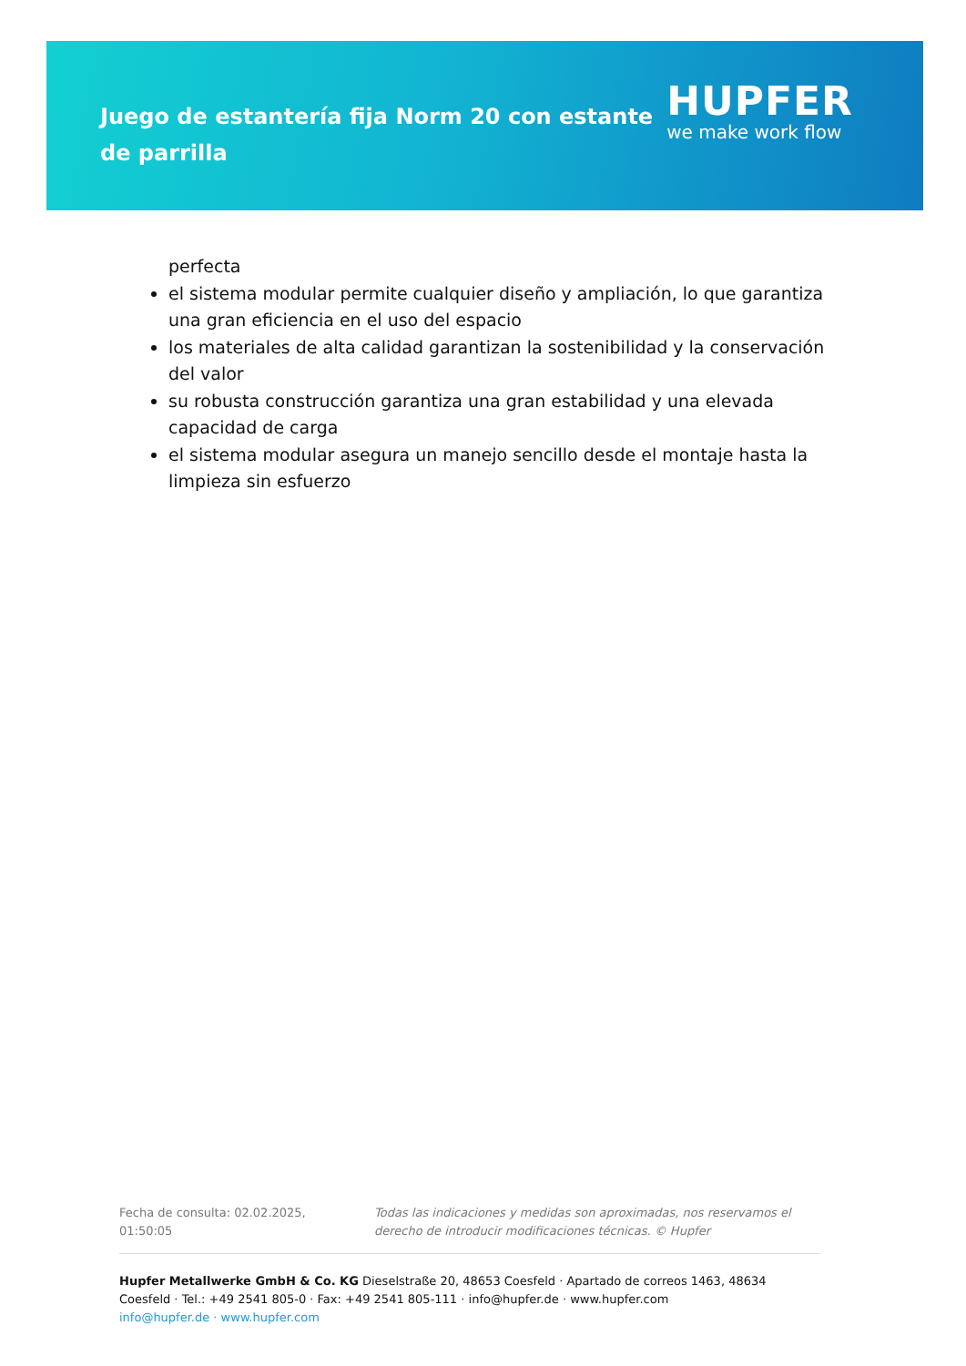Juego de estantería fija Norm 20 con estante de parrilla
HUPFER
we make work flow
perfecta
el sistema modular permite cualquier diseño y ampliación, lo que garantiza una gran eficiencia en el uso del espacio
los materiales de alta calidad garantizan la sostenibilidad y la conservación del valor
su robusta construcción garantiza una gran estabilidad y una elevada capacidad de carga
el sistema modular asegura un manejo sencillo desde el montaje hasta la limpieza sin esfuerzo
Fecha de consulta: 02.02.2025,
01:50:05
Todas las indicaciones y medidas son aproximadas, nos reservamos el derecho de introducir modificaciones técnicas. © Hupfer
Hupfer Metallwerke GmbH & Co. KG Dieselstraße 20, 48653 Coesfeld · Apartado de correos 1463, 48634 Coesfeld · Tel.: +49 2541 805-0 · Fax: +49 2541 805-111 · info@hupfer.de · www.hupfer.com
info@hupfer.de · www.hupfer.com